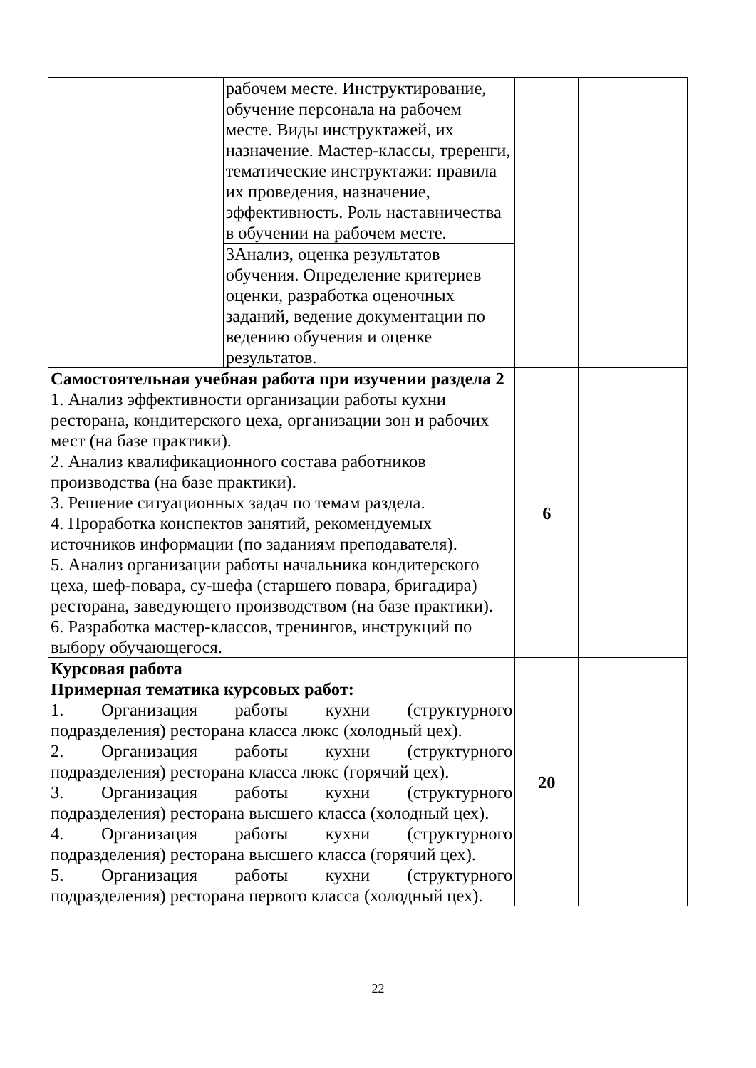| | рабочем месте. Инструктирование, обучение персонала на рабочем месте. Виды инструктажей, их назначение. Мастер-классы, треренги, тематические инструктажи: правила их проведения, назначение, эффективность. Роль наставничества в обучении на рабочем месте. | | |
| | 3Анализ, оценка результатов обучения. Определение критериев оценки, разработка оценочных заданий, ведение документации по ведению обучения и оценке результатов. | | |
| Самостоятельная учебная работа при изучении раздела 2 1. Анализ эффективности организации работы кухни ресторана, кондитерского цеха, организации зон и рабочих мест (на базе практики). 2. Анализ квалификационного состава работников производства (на базе практики). 3. Решение ситуационных задач по темам раздела. 4. Проработка конспектов занятий, рекомендуемых источников информации (по заданиям преподавателя). 5. Анализ организации работы начальника кондитерского цеха, шеф-повара, су-шефа (старшего повара, бригадира) ресторана, заведующего производством (на базе практики). 6. Разработка мастер-классов, тренингов, инструкций по выбору обучающегося. | | 6 | |
| Курсовая работа Примерная тематика курсовых работ: 1. Организация работы кухни (структурного подразделения) ресторана класса люкс (холодный цех). 2. Организация работы кухни (структурного подразделения) ресторана класса люкс (горячий цех). 3. Организация работы кухни (структурного подразделения) ресторана высшего класса (холодный цех). 4. Организация работы кухни (структурного подразделения) ресторана высшего класса (горячий цех). 5. Организация работы кухни (структурного подразделения) ресторана первого класса (холодный цех). | | 20 | |
22